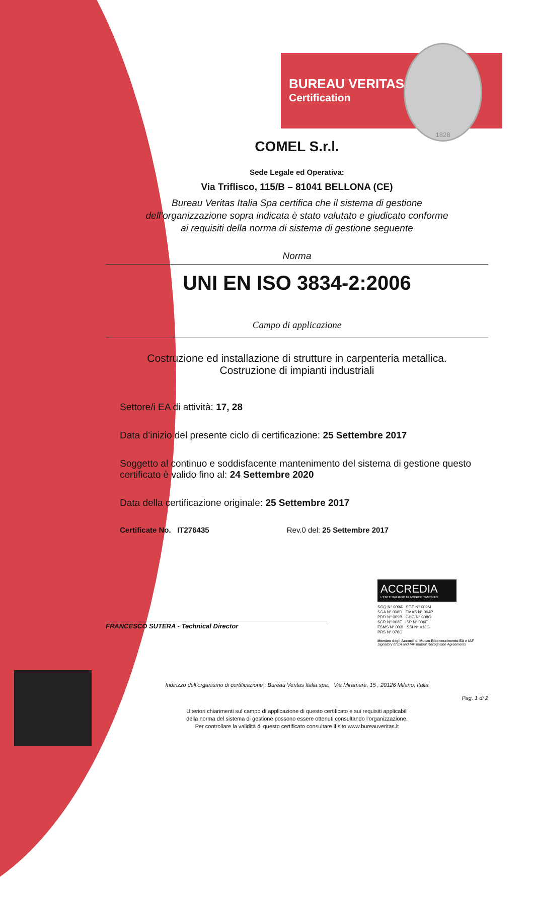BUREAU VERITAS
Certification
1828
COMEL S.r.l.
Sede Legale ed Operativa:
Via Triflisco, 115/B – 81041 BELLONA (CE)
Bureau Veritas Italia Spa certifica che il sistema di gestione
dell’organizzazione sopra indicata è stato valutato e giudicato conforme
ai requisiti della norma di sistema di gestione seguente
Norma
UNI EN ISO 3834-2:2006
Campo di applicazione
Costruzione ed installazione di strutture in carpenteria metallica.
Costruzione di impianti industriali
Settore/i EA di attività: 17, 28
Data d’inizio del presente ciclo di certificazione: 25 Settembre 2017
Soggetto al continuo e soddisfacente mantenimento del sistema di gestione questo certificato è valido fino al: 24 Settembre 2020
Data della certificazione originale: 25 Settembre 2017
Certificate No. IT276435 Rev.0 del: 25 Settembre 2017
FRANCESCO SUTERA - Technical Director
ACCREDIA
L'ENTE ITALIANO DI ACCREDITAMENTO
SGQ N° 009A SGE N° 009M
SGA N° 008D EMAS N° 004P
PRD N° 009B GHG N° 008O
SCR N° 008F ISP N° 006E
FSMS N° 003I SSI N° 013G
PRS N° 076C
Membro degli Accordi di Mutuo Riconoscimento EA e IAF
Signatory of EA and IAF mutual Recognition Agreements
Indirizzo dell’organismo di certificazione : Bureau Veritas Italia spa, Via Miramare, 15 , 20126 Milano, Italia
Pag. 1 di 2
Ulteriori chiarimenti sul campo di applicazione di questo certificato e sui requisiti applicabili
della norma del sistema di gestione possono essere ottenuti consultando l’organizzazione.
Per controllare la validità di questo certificato consultare il sito www.bureauveritas.it